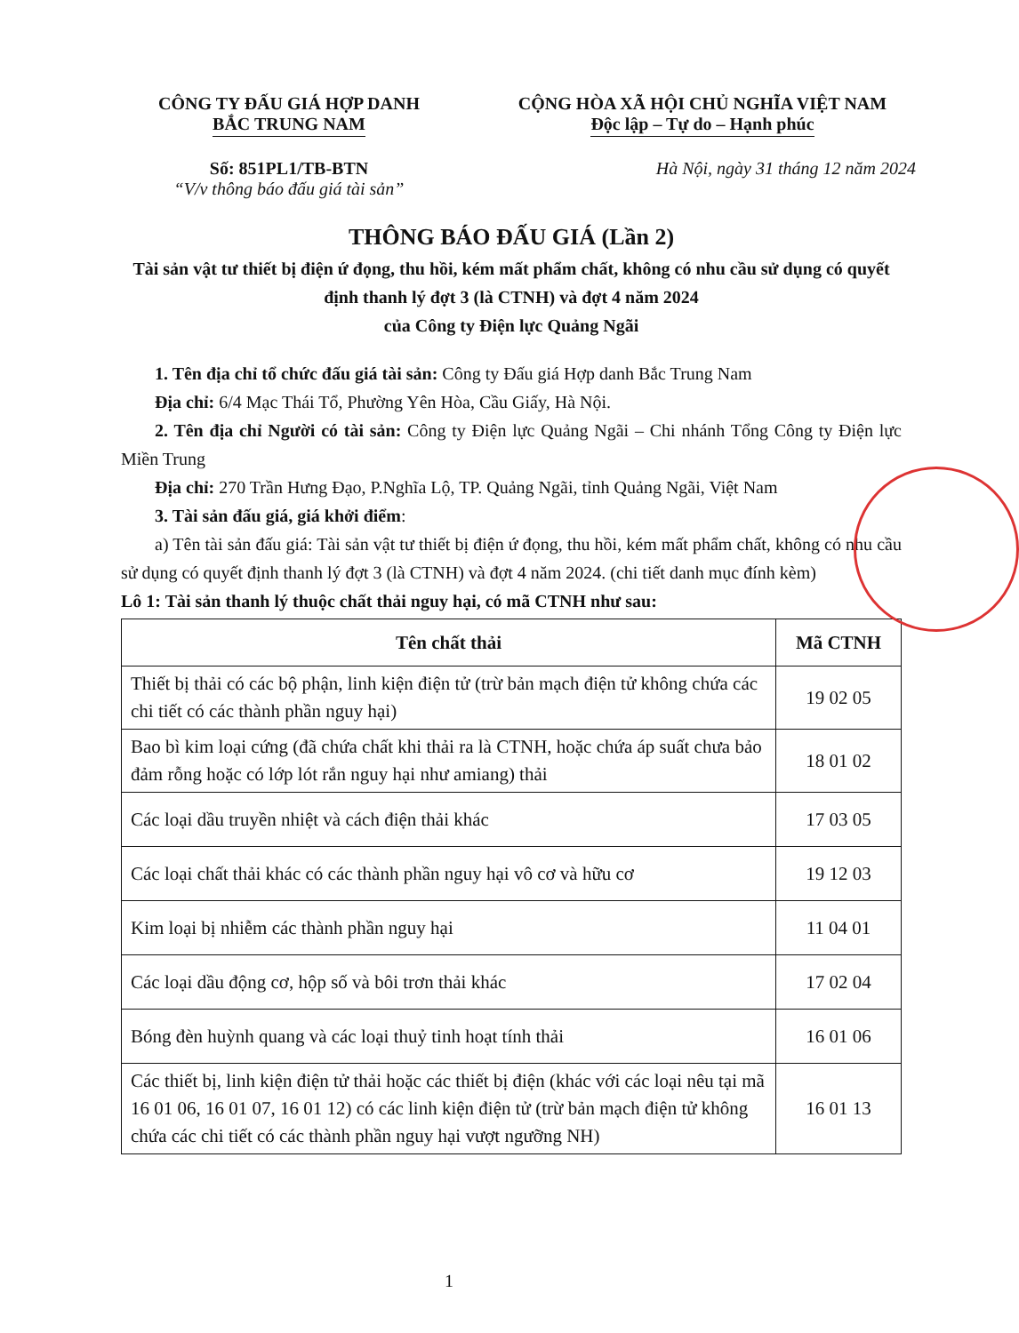CÔNG TY ĐẤU GIÁ HỢP DANH
BẮC TRUNG NAM
Số: 851PL1/TB-BTN
“V/v thông báo đấu giá tài sản”
CỘNG HÒA XÃ HỘI CHỦ NGHĨA VIỆT NAM
Độc lập – Tự do – Hạnh phúc
Hà Nội, ngày 31 tháng 12 năm 2024
THÔNG BÁO ĐẤU GIÁ (Lần 2)
Tài sản vật tư thiết bị điện ứ đọng, thu hồi, kém mất phẩm chất, không có nhu cầu sử dụng có quyết định thanh lý đợt 3 (là CTNH) và đợt 4 năm 2024
của Công ty Điện lực Quảng Ngãi
1. Tên địa chỉ tổ chức đấu giá tài sản: Công ty Đấu giá Hợp danh Bắc Trung Nam
Địa chỉ: 6/4 Mạc Thái Tổ, Phường Yên Hòa, Cầu Giấy, Hà Nội.
2. Tên địa chỉ Người có tài sản: Công ty Điện lực Quảng Ngãi – Chi nhánh Tổng Công ty Điện lực Miền Trung
Địa chỉ: 270 Trần Hưng Đạo, P.Nghĩa Lộ, TP. Quảng Ngãi, tỉnh Quảng Ngãi, Việt Nam
3. Tài sản đấu giá, giá khởi điểm:
a) Tên tài sản đấu giá: Tài sản vật tư thiết bị điện ứ đọng, thu hồi, kém mất phẩm chất, không có nhu cầu sử dụng có quyết định thanh lý đợt 3 (là CTNH) và đợt 4 năm 2024. (chi tiết danh mục đính kèm)
Lô 1: Tài sản thanh lý thuộc chất thải nguy hại, có mã CTNH như sau:
| Tên chất thải | Mã CTNH |
| --- | --- |
| Thiết bị thải có các bộ phận, linh kiện điện tử (trừ bản mạch điện tử không chứa các chi tiết có các thành phần nguy hại) | 19 02 05 |
| Bao bì kim loại cứng (đã chứa chất khi thải ra là CTNH, hoặc chứa áp suất chưa bảo đảm rỗng hoặc có lớp lót rắn nguy hại như amiang) thải | 18 01 02 |
| Các loại dầu truyền nhiệt và cách điện thải khác | 17 03 05 |
| Các loại chất thải khác có các thành phần nguy hại vô cơ và hữu cơ | 19 12 03 |
| Kim loại bị nhiễm các thành phần nguy hại | 11 04 01 |
| Các loại dầu động cơ, hộp số và bôi trơn thải khác | 17 02 04 |
| Bóng đèn huỳnh quang và các loại thuỷ tinh hoạt tính thải | 16 01 06 |
| Các thiết bị, linh kiện điện tử thải hoặc các thiết bị điện (khác với các loại nêu tại mã 16 01 06, 16 01 07, 16 01 12) có các linh kiện điện tử (trừ bản mạch điện tử không chứa các chi tiết có các thành phần nguy hại vượt ngưỡng NH) | 16 01 13 |
1